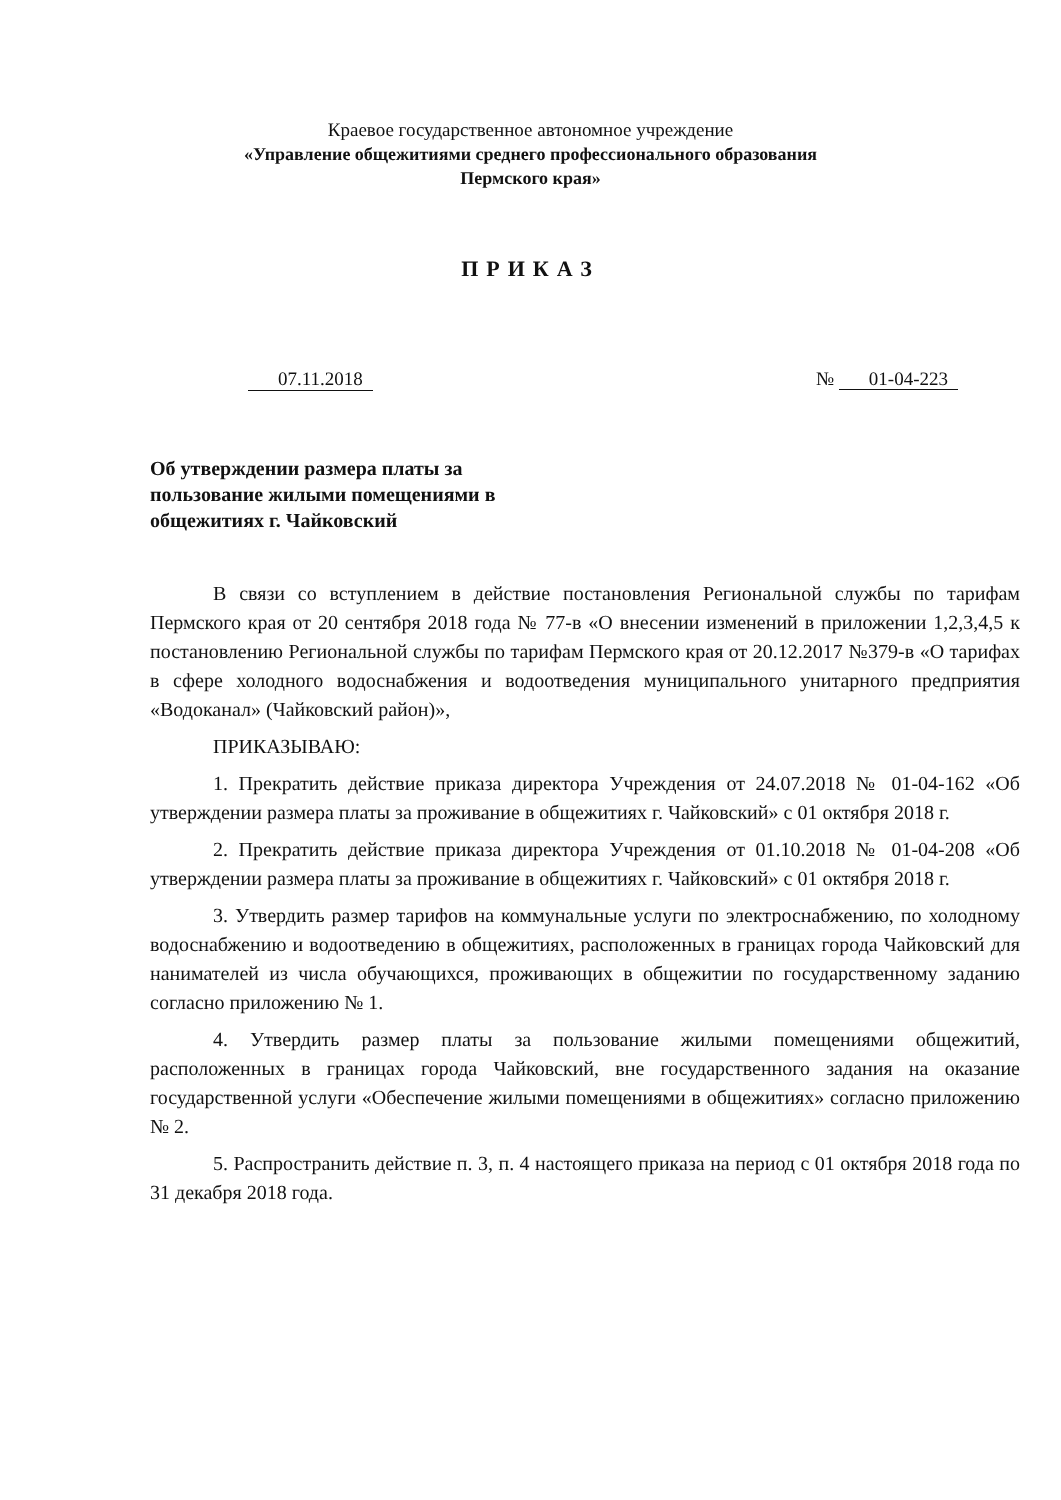Краевое государственное автономное учреждение
«Управление общежитиями среднего профессионального образования
Пермского края»
ПРИКАЗ
07.11.2018 № 01-04-223
Об утверждении размера платы за пользование жилыми помещениями в общежитиях г. Чайковский
В связи со вступлением в действие постановления Региональной службы по тарифам Пермского края от 20 сентября 2018 года № 77-в «О внесении изменений в приложении 1,2,3,4,5 к постановлению Региональной службы по тарифам Пермского края от 20.12.2017 №379-в «О тарифах в сфере холодного водоснабжения и водоотведения муниципального унитарного предприятия «Водоканал» (Чайковский район)»,
ПРИКАЗЫВАЮ:
1. Прекратить действие приказа директора Учреждения от 24.07.2018 № 01-04-162 «Об утверждении размера платы за проживание в общежитиях г. Чайковский» с 01 октября 2018 г.
2. Прекратить действие приказа директора Учреждения от 01.10.2018 № 01-04-208 «Об утверждении размера платы за проживание в общежитиях г. Чайковский» с 01 октября 2018 г.
3. Утвердить размер тарифов на коммунальные услуги по электроснабжению, по холодному водоснабжению и водоотведению в общежитиях, расположенных в границах города Чайковский для нанимателей из числа обучающихся, проживающих в общежитии по государственному заданию согласно приложению № 1.
4. Утвердить размер платы за пользование жилыми помещениями общежитий, расположенных в границах города Чайковский, вне государственного задания на оказание государственной услуги «Обеспечение жилыми помещениями в общежитиях» согласно приложению № 2.
5. Распространить действие п. 3, п. 4 настоящего приказа на период с 01 октября 2018 года по 31 декабря 2018 года.